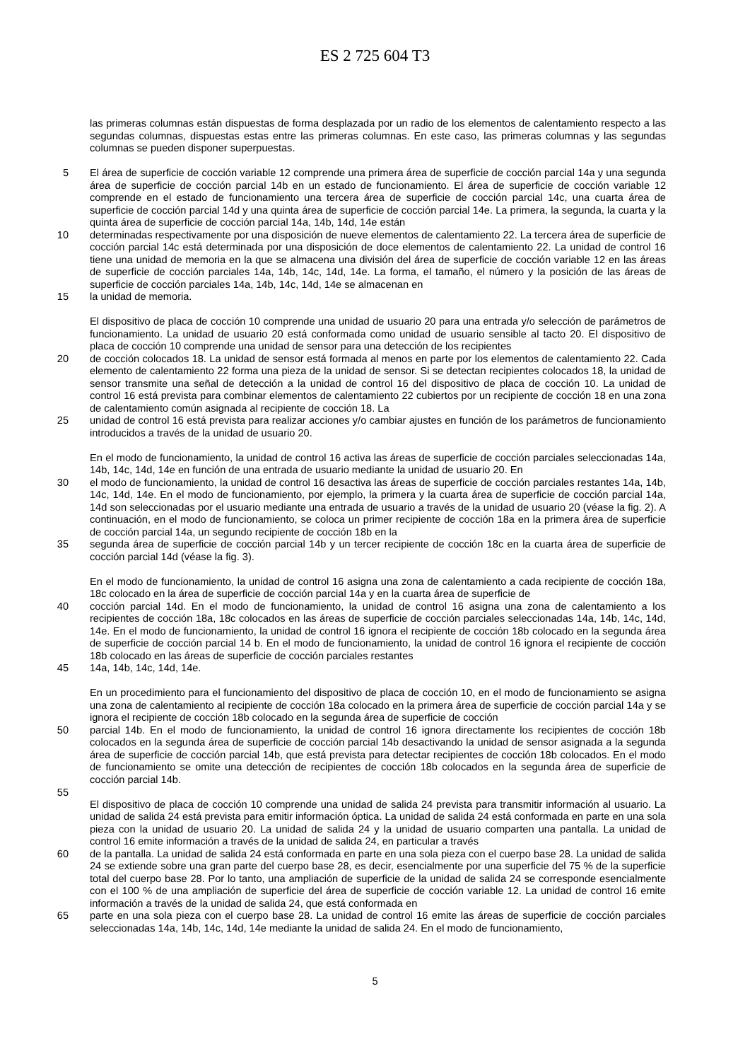ES 2 725 604 T3
las primeras columnas están dispuestas de forma desplazada por un radio de los elementos de calentamiento respecto a las segundas columnas, dispuestas estas entre las primeras columnas. En este caso, las primeras columnas y las segundas columnas se pueden disponer superpuestas.
5
El área de superficie de cocción variable 12 comprende una primera área de superficie de cocción parcial 14a y una segunda área de superficie de cocción parcial 14b en un estado de funcionamiento. El área de superficie de cocción variable 12 comprende en el estado de funcionamiento una tercera área de superficie de cocción parcial 14c, una cuarta área de superficie de cocción parcial 14d y una quinta área de superficie de cocción parcial 14e. La primera, la segunda, la cuarta y la quinta área de superficie de cocción parcial 14a, 14b, 14d, 14e están
10
determinadas respectivamente por una disposición de nueve elementos de calentamiento 22. La tercera área de superficie de cocción parcial 14c está determinada por una disposición de doce elementos de calentamiento 22. La unidad de control 16 tiene una unidad de memoria en la que se almacena una división del área de superficie de cocción variable 12 en las áreas de superficie de cocción parciales 14a, 14b, 14c, 14d, 14e. La forma, el tamaño, el número y la posición de las áreas de superficie de cocción parciales 14a, 14b, 14c, 14d, 14e se almacenan en
15
la unidad de memoria.
El dispositivo de placa de cocción 10 comprende una unidad de usuario 20 para una entrada y/o selección de parámetros de funcionamiento. La unidad de usuario 20 está conformada como unidad de usuario sensible al tacto 20. El dispositivo de placa de cocción 10 comprende una unidad de sensor para una detección de los recipientes
20
de cocción colocados 18. La unidad de sensor está formada al menos en parte por los elementos de calentamiento 22. Cada elemento de calentamiento 22 forma una pieza de la unidad de sensor. Si se detectan recipientes colocados 18, la unidad de sensor transmite una señal de detección a la unidad de control 16 del dispositivo de placa de cocción 10. La unidad de control 16 está prevista para combinar elementos de calentamiento 22 cubiertos por un recipiente de cocción 18 en una zona de calentamiento común asignada al recipiente de cocción 18. La
25
unidad de control 16 está prevista para realizar acciones y/o cambiar ajustes en función de los parámetros de funcionamiento introducidos a través de la unidad de usuario 20.
En el modo de funcionamiento, la unidad de control 16 activa las áreas de superficie de cocción parciales seleccionadas 14a, 14b, 14c, 14d, 14e en función de una entrada de usuario mediante la unidad de usuario 20. En
30
el modo de funcionamiento, la unidad de control 16 desactiva las áreas de superficie de cocción parciales restantes 14a, 14b, 14c, 14d, 14e. En el modo de funcionamiento, por ejemplo, la primera y la cuarta área de superficie de cocción parcial 14a, 14d son seleccionadas por el usuario mediante una entrada de usuario a través de la unidad de usuario 20 (véase la fig. 2). A continuación, en el modo de funcionamiento, se coloca un primer recipiente de cocción 18a en la primera área de superficie de cocción parcial 14a, un segundo recipiente de cocción 18b en la
35
segunda área de superficie de cocción parcial 14b y un tercer recipiente de cocción 18c en la cuarta área de superficie de cocción parcial 14d (véase la fig. 3).
En el modo de funcionamiento, la unidad de control 16 asigna una zona de calentamiento a cada recipiente de cocción 18a, 18c colocado en la área de superficie de cocción parcial 14a y en la cuarta área de superficie de
40
cocción parcial 14d. En el modo de funcionamiento, la unidad de control 16 asigna una zona de calentamiento a los recipientes de cocción 18a, 18c colocados en las áreas de superficie de cocción parciales seleccionadas 14a, 14b, 14c, 14d, 14e. En el modo de funcionamiento, la unidad de control 16 ignora el recipiente de cocción 18b colocado en la segunda área de superficie de cocción parcial 14 b. En el modo de funcionamiento, la unidad de control 16 ignora el recipiente de cocción 18b colocado en las áreas de superficie de cocción parciales restantes
45
14a, 14b, 14c, 14d, 14e.
En un procedimiento para el funcionamiento del dispositivo de placa de cocción 10, en el modo de funcionamiento se asigna una zona de calentamiento al recipiente de cocción 18a colocado en la primera área de superficie de cocción parcial 14a y se ignora el recipiente de cocción 18b colocado en la segunda área de superficie de cocción
50
parcial 14b. En el modo de funcionamiento, la unidad de control 16 ignora directamente los recipientes de cocción 18b colocados en la segunda área de superficie de cocción parcial 14b desactivando la unidad de sensor asignada a la segunda área de superficie de cocción parcial 14b, que está prevista para detectar recipientes de cocción 18b colocados. En el modo de funcionamiento se omite una detección de recipientes de cocción 18b colocados en la segunda área de superficie de cocción parcial 14b.
55
El dispositivo de placa de cocción 10 comprende una unidad de salida 24 prevista para transmitir información al usuario. La unidad de salida 24 está prevista para emitir información óptica. La unidad de salida 24 está conformada en parte en una sola pieza con la unidad de usuario 20. La unidad de salida 24 y la unidad de usuario comparten una pantalla. La unidad de control 16 emite información a través de la unidad de salida 24, en particular a través
60
de la pantalla. La unidad de salida 24 está conformada en parte en una sola pieza con el cuerpo base 28. La unidad de salida 24 se extiende sobre una gran parte del cuerpo base 28, es decir, esencialmente por una superficie del 75 % de la superficie total del cuerpo base 28. Por lo tanto, una ampliación de superficie de la unidad de salida 24 se corresponde esencialmente con el 100 % de una ampliación de superficie del área de superficie de cocción variable 12. La unidad de control 16 emite información a través de la unidad de salida 24, que está conformada en
65
parte en una sola pieza con el cuerpo base 28. La unidad de control 16 emite las áreas de superficie de cocción parciales seleccionadas 14a, 14b, 14c, 14d, 14e mediante la unidad de salida 24. En el modo de funcionamiento,
5